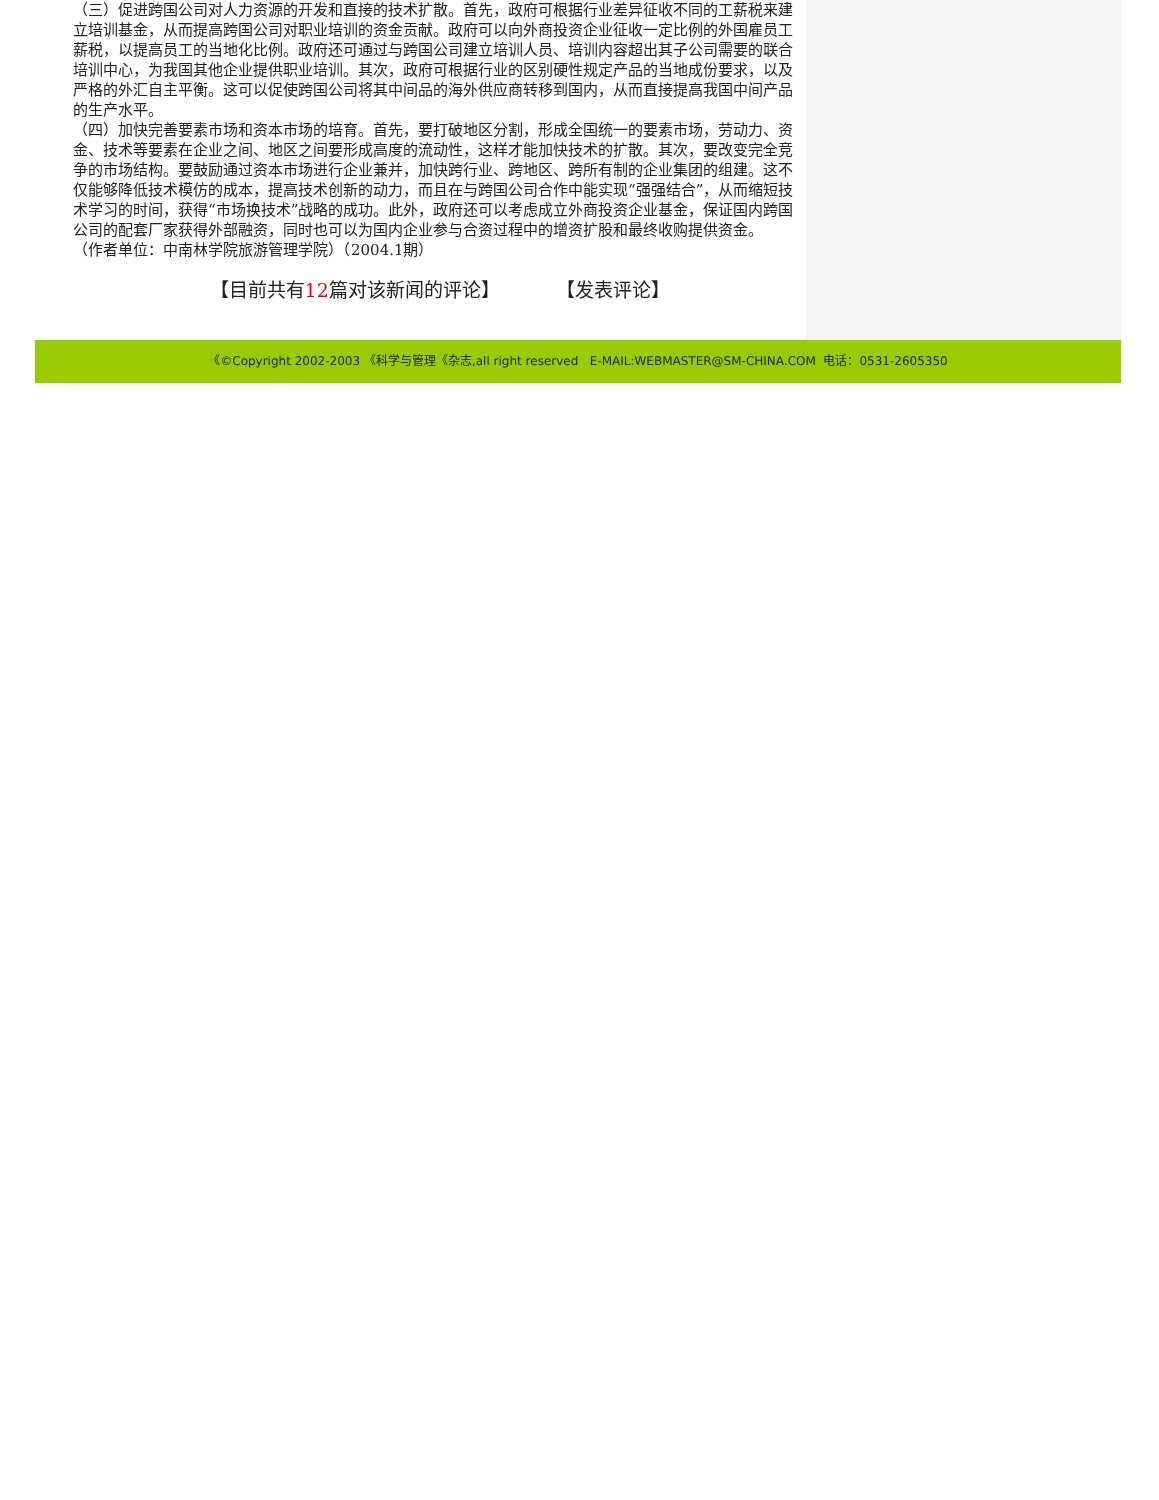（三）促进跨国公司对人力资源的开发和直接的技术扩散。首先，政府可根据行业差异征收不同的工薪税来建立培训基金，从而提高跨国公司对职业培训的资金贡献。政府可以向外商投资企业征收一定比例的外国雇员工薪税，以提高员工的当地化比例。政府还可通过与跨国公司建立培训人员、培训内容超出其子公司需要的联合培训中心，为我国其他企业提供职业培训。其次，政府可根据行业的区别硬性规定产品的当地成份要求，以及严格的外汇自主平衡。这可以促使跨国公司将其中间品的海外供应商转移到国内，从而直接提高我国中间产品的生产水平。
（四）加快完善要素市场和资本市场的培育。首先，要打破地区分割，形成全国统一的要素市场，劳动力、资金、技术等要素在企业之间、地区之间要形成高度的流动性，这样才能加快技术的扩散。其次，要改变完全竞争的市场结构。要鼓励通过资本市场进行企业兼并，加快跨行业、跨地区、跨所有制的企业集团的组建。这不仅能够降低技术模仿的成本，提高技术创新的动力，而且在与跨国公司合作中能实现“强强结合”，从而缩短技术学习的时间，获得“市场换技术”战略的成功。此外，政府还可以考虑成立外商投资企业基金，保证国内跨国公司的配套厂家获得外部融资，同时也可以为国内企业参与合资过程中的增资扩股和最终收购提供资金。
（作者单位：中南林学院旅游管理学院）（2004.1期）
【目前共有12篇对该新闻的评论】 【发表评论】
《©Copyright 2002-2003 《科学与管理《杂志,all right reserved E-MAIL:WEBMASTER@SM-CHINA.COM 电话：0531-2605350